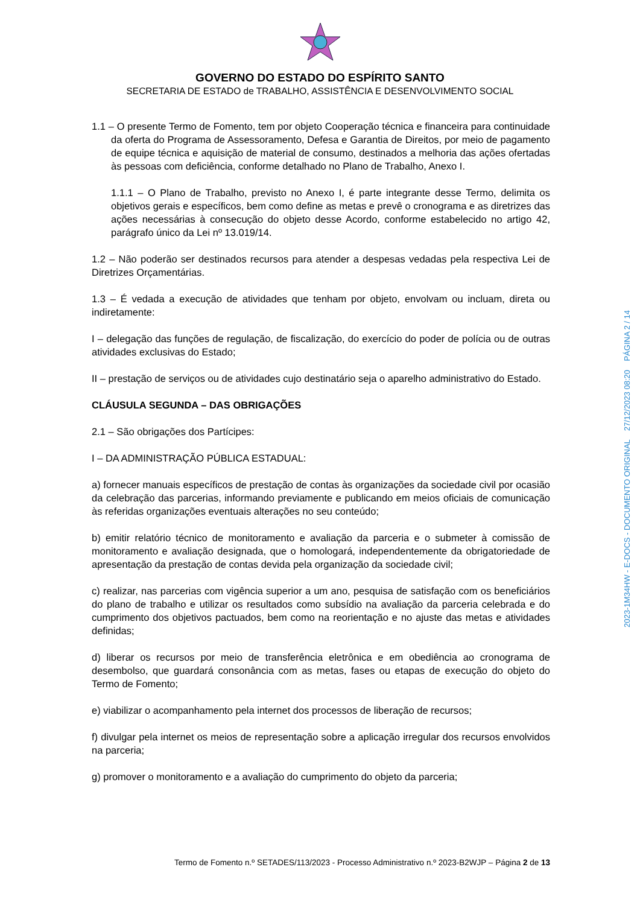GOVERNO DO ESTADO DO ESPÍRITO SANTO
SECRETARIA DE ESTADO de TRABALHO, ASSISTÊNCIA E DESENVOLVIMENTO SOCIAL
1.1 – O presente Termo de Fomento, tem por objeto Cooperação técnica e financeira para continuidade da oferta do Programa de Assessoramento, Defesa e Garantia de Direitos, por meio de pagamento de equipe técnica e aquisição de material de consumo, destinados a melhoria das ações ofertadas às pessoas com deficiência, conforme detalhado no Plano de Trabalho, Anexo I.
1.1.1 – O Plano de Trabalho, previsto no Anexo I, é parte integrante desse Termo, delimita os objetivos gerais e específicos, bem como define as metas e prevê o cronograma e as diretrizes das ações necessárias à consecução do objeto desse Acordo, conforme estabelecido no artigo 42, parágrafo único da Lei nº 13.019/14.
1.2 – Não poderão ser destinados recursos para atender a despesas vedadas pela respectiva Lei de Diretrizes Orçamentárias.
1.3 – É vedada a execução de atividades que tenham por objeto, envolvam ou incluam, direta ou indiretamente:
I – delegação das funções de regulação, de fiscalização, do exercício do poder de polícia ou de outras atividades exclusivas do Estado;
II – prestação de serviços ou de atividades cujo destinatário seja o aparelho administrativo do Estado.
CLÁUSULA SEGUNDA – DAS OBRIGAÇÕES
2.1 – São obrigações dos Partícipes:
I – DA ADMINISTRAÇÃO PÚBLICA ESTADUAL:
a) fornecer manuais específicos de prestação de contas às organizações da sociedade civil por ocasião da celebração das parcerias, informando previamente e publicando em meios oficiais de comunicação às referidas organizações eventuais alterações no seu conteúdo;
b) emitir relatório técnico de monitoramento e avaliação da parceria e o submeter à comissão de monitoramento e avaliação designada, que o homologará, independentemente da obrigatoriedade de apresentação da prestação de contas devida pela organização da sociedade civil;
c) realizar, nas parcerias com vigência superior a um ano, pesquisa de satisfação com os beneficiários do plano de trabalho e utilizar os resultados como subsídio na avaliação da parceria celebrada e do cumprimento dos objetivos pactuados, bem como na reorientação e no ajuste das metas e atividades definidas;
d) liberar os recursos por meio de transferência eletrônica e em obediência ao cronograma de desembolso, que guardará consonância com as metas, fases ou etapas de execução do objeto do Termo de Fomento;
e) viabilizar o acompanhamento pela internet dos processos de liberação de recursos;
f) divulgar pela internet os meios de representação sobre a aplicação irregular dos recursos envolvidos na parceria;
g) promover o monitoramento e a avaliação do cumprimento do objeto da parceria;
Termo de Fomento n.º SETADES/113/2023 - Processo Administrativo n.º 2023-B2WJP – Página 2 de 13
2023-1M34HW - E-DOCS - DOCUMENTO ORIGINAL 27/12/2023 08:20 PÁGINA 2 / 14